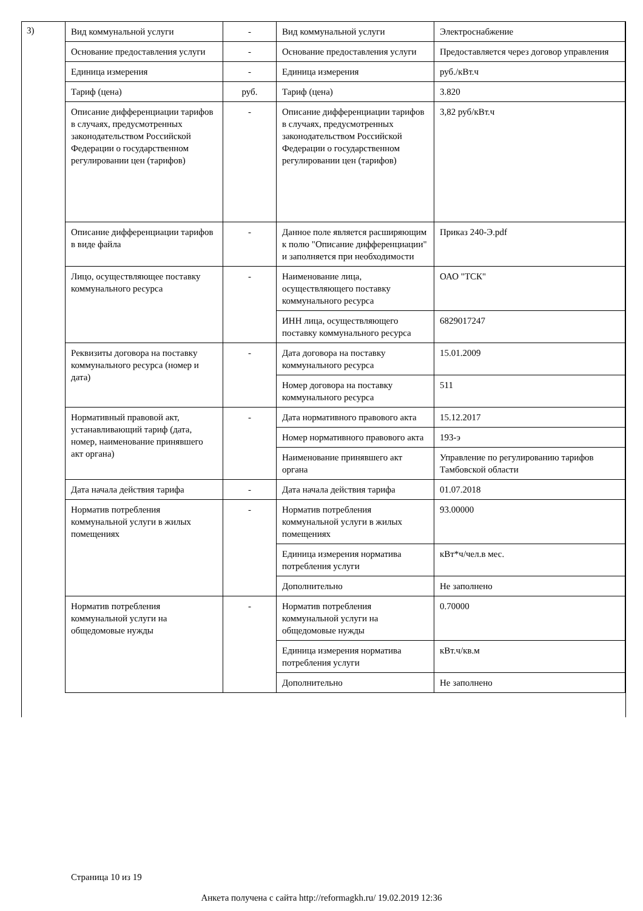3)
| Вид коммунальной услуги | - | Вид коммунальной услуги | Электроснабжение |
| Основание предоставления услуги | - | Основание предоставления услуги | Предоставляется через договор управления |
| Единица измерения | - | Единица измерения | руб./кВт.ч |
| Тариф (цена) | руб. | Тариф (цена) | 3.820 |
| Описание дифференциации тарифов в случаях, предусмотренных законодательством Российской Федерации о государственном регулировании цен (тарифов) | - | Описание дифференциации тарифов в случаях, предусмотренных законодательством Российской Федерации о государственном регулировании цен (тарифов) | 3,82 руб/кВт.ч |
| Описание дифференциации тарифов в виде файла | - | Данное поле является расширяющим к полю "Описание дифференциации" и заполняется при необходимости | Приказ 240-Э.pdf |
| Лицо, осуществляющее поставку коммунального ресурса | - | Наименование лица, осуществляющего поставку коммунального ресурса | ОАО "ТСК" |
| | | ИНН лица, осуществляющего поставку коммунального ресурса | 6829017247 |
| Реквизиты договора на поставку коммунального ресурса (номер и дата) | - | Дата договора на поставку коммунального ресурса | 15.01.2009 |
| | | Номер договора на поставку коммунального ресурса | 511 |
| Нормативный правовой акт, устанавливающий тариф (дата, номер, наименование принявшего акт органа) | - | Дата нормативного правового акта | 15.12.2017 |
| | | Номер нормативного правового акта | 193-э |
| | | Наименование принявшего акт органа | Управление по регулированию тарифов Тамбовской области |
| Дата начала действия тарифа | - | Дата начала действия тарифа | 01.07.2018 |
| Норматив потребления коммунальной услуги в жилых помещениях | - | Норматив потребления коммунальной услуги в жилых помещениях | 93.00000 |
| | | Единица измерения норматива потребления услуги | кВт*ч/чел.в мес. |
| | | Дополнительно | Не заполнено |
| Норматив потребления коммунальной услуги на общедомовые нужды | - | Норматив потребления коммунальной услуги на общедомовые нужды | 0.70000 |
| | | Единица измерения норматива потребления услуги | кВт.ч/кв.м |
| | | Дополнительно | Не заполнено |
Страница 10 из 19
Анкета получена с сайта http://reformagkh.ru/ 19.02.2019 12:36